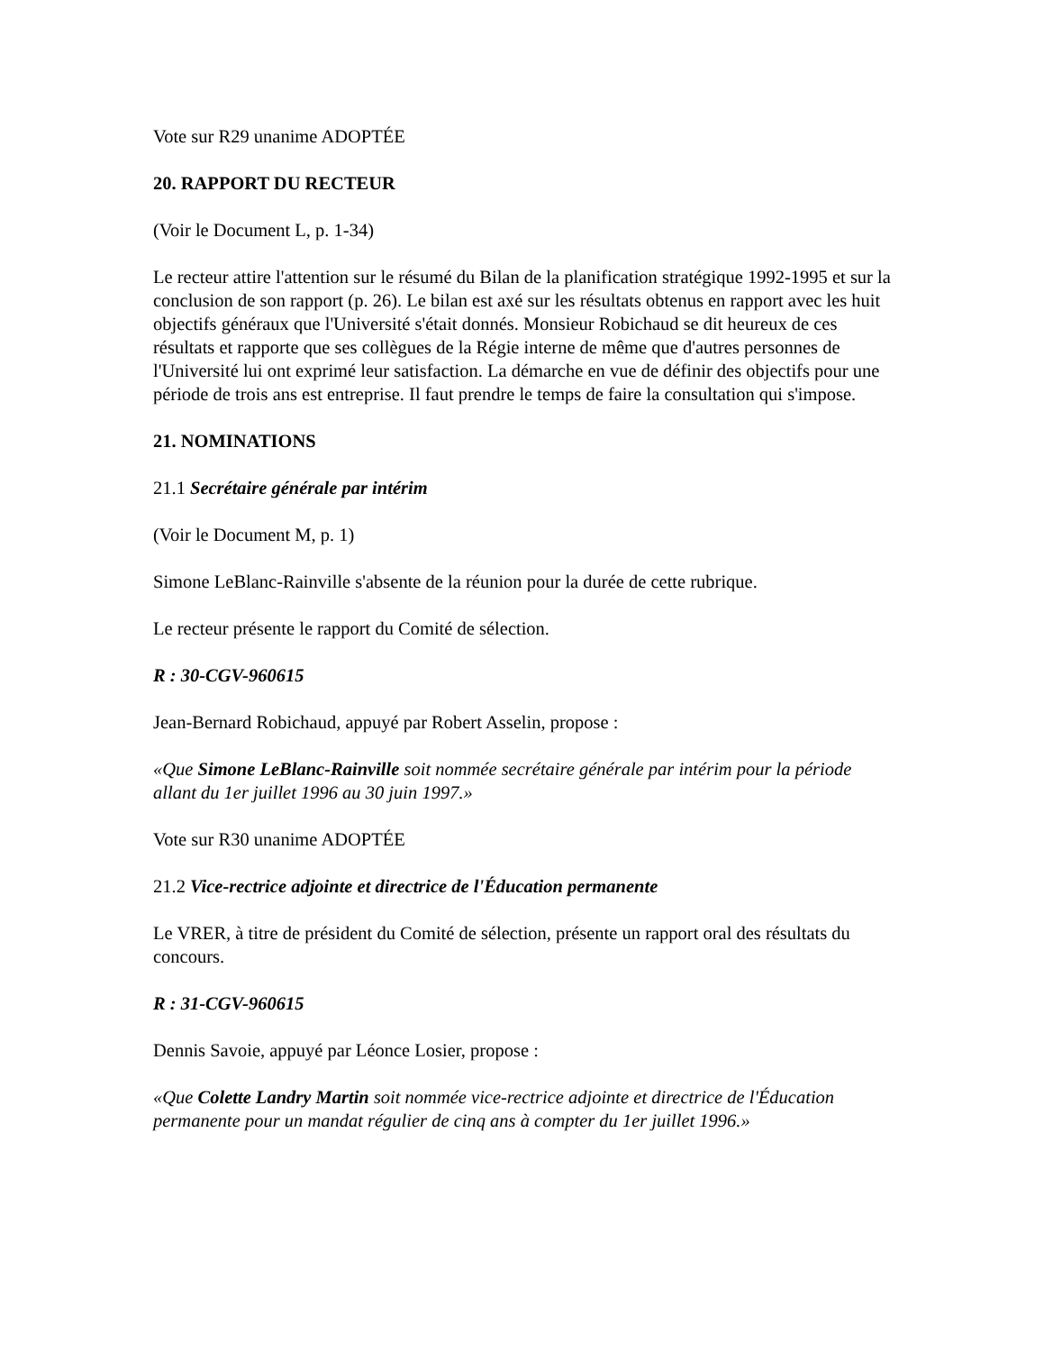Vote sur R29 unanime ADOPTÉE
20. RAPPORT DU RECTEUR
(Voir le Document L, p. 1-34)
Le recteur attire l'attention sur le résumé du Bilan de la planification stratégique 1992-1995 et sur la conclusion de son rapport (p. 26). Le bilan est axé sur les résultats obtenus en rapport avec les huit objectifs généraux que l'Université s'était donnés. Monsieur Robichaud se dit heureux de ces résultats et rapporte que ses collègues de la Régie interne de même que d'autres personnes de l'Université lui ont exprimé leur satisfaction. La démarche en vue de définir des objectifs pour une période de trois ans est entreprise. Il faut prendre le temps de faire la consultation qui s'impose.
21. NOMINATIONS
21.1 Secrétaire générale par intérim
(Voir le Document M, p. 1)
Simone LeBlanc-Rainville s'absente de la réunion pour la durée de cette rubrique.
Le recteur présente le rapport du Comité de sélection.
R : 30-CGV-960615
Jean-Bernard Robichaud, appuyé par Robert Asselin, propose :
«Que Simone LeBlanc-Rainville soit nommée secrétaire générale par intérim pour la période allant du 1er juillet 1996 au 30 juin 1997.»
Vote sur R30 unanime ADOPTÉE
21.2 Vice-rectrice adjointe et directrice de l'Éducation permanente
Le VRER, à titre de président du Comité de sélection, présente un rapport oral des résultats du concours.
R : 31-CGV-960615
Dennis Savoie, appuyé par Léonce Losier, propose :
«Que Colette Landry Martin soit nommée vice-rectrice adjointe et directrice de l'Éducation permanente pour un mandat régulier de cinq ans à compter du 1er juillet 1996.»